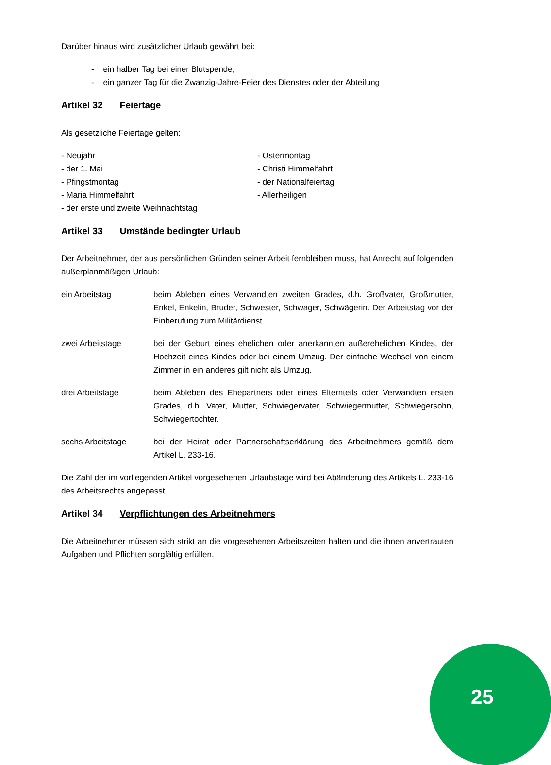Darüber hinaus wird zusätzlicher Urlaub gewährt bei:
- ein halber Tag bei einer Blutspende;
- ein ganzer Tag für die Zwanzig-Jahre-Feier des Dienstes oder der Abteilung
Artikel 32 Feiertage
Als gesetzliche Feiertage gelten:
- Neujahr
- der 1. Mai
- Pfingstmontag
- Maria Himmelfahrt
- der erste und zweite Weihnachtstag
- Ostermontag
- Christi Himmelfahrt
- der Nationalfeiertag
- Allerheiligen
Artikel 33 Umstände bedingter Urlaub
Der Arbeitnehmer, der aus persönlichen Gründen seiner Arbeit fernbleiben muss, hat Anrecht auf folgenden außerplanmäßigen Urlaub:
ein Arbeitstag beim Ableben eines Verwandten zweiten Grades, d.h. Großvater, Großmutter, Enkel, Enkelin, Bruder, Schwester, Schwager, Schwägerin. Der Arbeitstag vor der Einberufung zum Militärdienst.
zwei Arbeitstage bei der Geburt eines ehelichen oder anerkannten außerehelichen Kindes, der Hochzeit eines Kindes oder bei einem Umzug. Der einfache Wechsel von einem Zimmer in ein anderes gilt nicht als Umzug.
drei Arbeitstage beim Ableben des Ehepartners oder eines Elternteils oder Verwandten ersten Grades, d.h. Vater, Mutter, Schwiegervater, Schwiegermutter, Schwiegersohn, Schwiegertochter.
sechs Arbeitstage bei der Heirat oder Partnerschaftserklärung des Arbeitnehmers gemäß dem Artikel L. 233-16.
Die Zahl der im vorliegenden Artikel vorgesehenen Urlaubstage wird bei Abänderung des Artikels L. 233-16 des Arbeitsrechts angepasst.
Artikel 34 Verpflichtungen des Arbeitnehmers
Die Arbeitnehmer müssen sich strikt an die vorgesehenen Arbeitszeiten halten und die ihnen anvertrauten Aufgaben und Pflichten sorgfältig erfüllen.
25